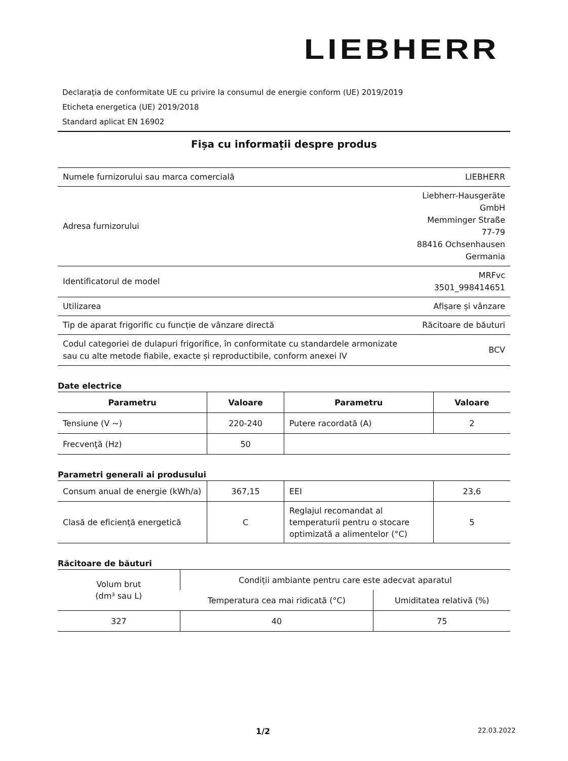LIEBHERR
Declaraţia de conformitate UE cu privire la consumul de energie conform (UE) 2019/2019
Eticheta energetica (UE) 2019/2018
Standard aplicat EN 16902
Fișa cu informații despre produs
| Numele furnizorului sau marca comercială | LIEBHERR |
| Adresa furnizorului | Liebherr-Hausgeräte GmbH Memminger Straße 77-79 88416 Ochsenhausen Germania |
| Identificatorul de model | MRFvc 3501_998414651 |
| Utilizarea | Afișare și vânzare |
| Tip de aparat frigorific cu funcție de vânzare directă | Răcitoare de băuturi |
| Codul categoriei de dulapuri frigorifice, în conformitate cu standardele armonizate sau cu alte metode fiabile, exacte și reproductibile, conform anexei IV | BCV |
Date electrice
| Parametru | Valoare | Parametru | Valoare |
| --- | --- | --- | --- |
| Tensiune (V ~) | 220-240 | Putere racordată (A) | 2 |
| Frecvenţă (Hz) | 50 | | |
Parametri generali ai produsului
| Consum anual de energie (kWh/a) | 367,15 | EEI | 23,6 |
| Clasă de eficiență energetică | C | Reglajul recomandat al temperaturii pentru o stocare optimizată a alimentelor (°C) | 5 |
Răcitoare de băuturi
| Volum brut (dm³ sau L) | Condiții ambiante pentru care este adecvat aparatul | |
| | Temperatura cea mai ridicată (°C) | Umiditatea relativă (%) |
| 327 | 40 | 75 |
1/2 22.03.2022